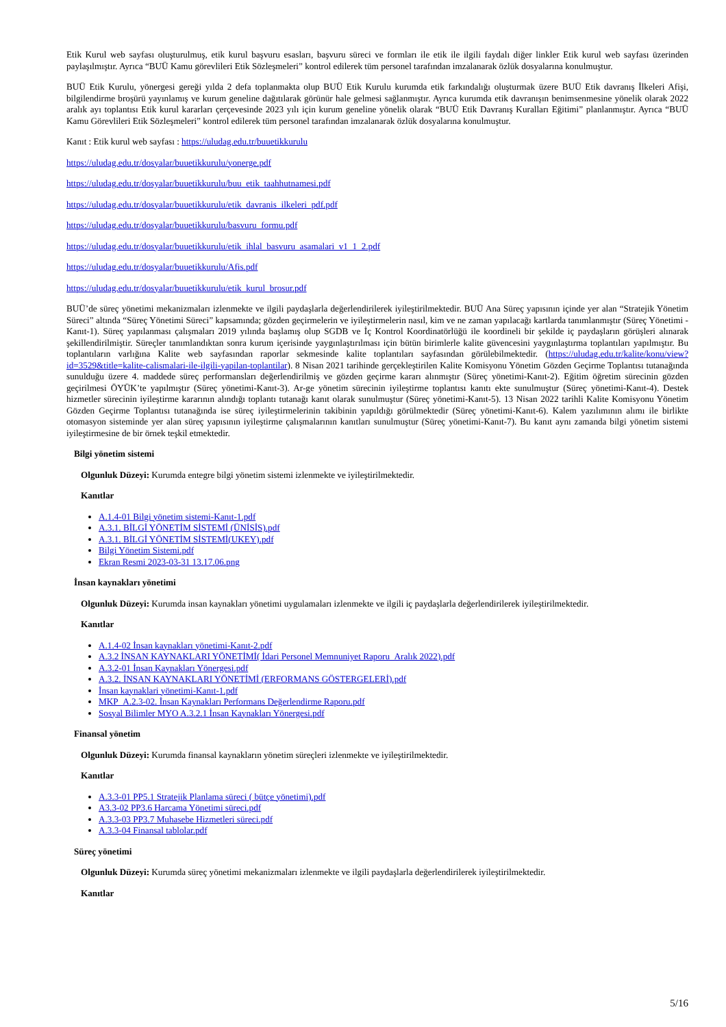Etik Kurul web sayfası oluşturulmuş, etik kurul başvuru esasları, başvuru süreci ve formları ile etik ile ilgili faydalı diğer linkler Etik kurul web sayfası üzerinden paylaşılmıştır. Ayrıca “BUÜ Kamu görevlileri Etik Sözleşmeleri” kontrol edilerek tüm personel tarafından imzalanarak özlük dosyalarına konulmuştur.
BUÜ Etik Kurulu, yönergesi gereği yılda 2 defa toplanmakta olup BUÜ Etik Kurulu kurumda etik farkındalığı oluşturmak üzere BUÜ Etik davranış İlkeleri Afişi, bilgilendirme broşürü yayınlamış ve kurum geneline dağıtılarak görünür hale gelmesi sağlanmıştır. Ayrıca kurumda etik davranışın benimsenmesine yönelik olarak 2022 aralık ayı toplantısı Etik kurul kararları çerçevesinde 2023 yılı için kurum geneline yönelik olarak “BUÜ Etik Davranış Kuralları Eğitimi” planlanmıştır. Ayrıca “BUÜ Kamu Görevlileri Etik Sözleşmeleri” kontrol edilerek tüm personel tarafından imzalanarak özlük dosyalarına konulmuştur.
Kanıt : Etik kurul web sayfası : https://uludag.edu.tr/buuetikkurulu
https://uludag.edu.tr/dosyalar/buuetikkurulu/yonerge.pdf
https://uludag.edu.tr/dosyalar/buuetikkurulu/buu_etik_taahhutnamesi.pdf
https://uludag.edu.tr/dosyalar/buuetikkurulu/etik_davranis_ilkeleri_pdf.pdf
https://uludag.edu.tr/dosyalar/buuetikkurulu/basvuru_formu.pdf
https://uludag.edu.tr/dosyalar/buuetikkurulu/etik_ihlal_basvuru_asamalari_v1_1_2.pdf
https://uludag.edu.tr/dosyalar/buuetikkurulu/Afis.pdf
https://uludag.edu.tr/dosyalar/buuetikkurulu/etik_kurul_brosur.pdf
BUÜ’de süreç yönetimi mekanizmaları izlenmekte ve ilgili paydaşlarla değerlendirilerek iyileştirilmektedir. BUÜ Ana Süreç yapısının içinde yer alan “Stratejik Yönetim Süreci” altında “Süreç Yönetimi Süreci” kapsamında; gözden geçirmelerin ve iyileştirmelerin nasıl, kim ve ne zaman yapılacağı kartlarda tanımlanmıştır (Süreç Yönetimi -Kanıt-1). Süreç yapılanması çalışmaları 2019 yılında başlamış olup SGDB ve İç Kontrol Koordinatörlüğü ile koordineli bir şekilde iç paydaşların görüşleri alınarak şekillendirilmiştir. Süreçler tanımlandıktan sonra kurum içerisinde yaygınlaştırılması için bütün birimlerle kalite güvencesini yaygınlaştırma toplantıları yapılmıştır. Bu toplantıların varlığına Kalite web sayfasından raporlar sekmesinde kalite toplantıları sayfasından görülebilmektedir. (https://uludag.edu.tr/kalite/konu/view?id=3529&title=kalite-calismalari-ile-ilgili-yapilan-toplantilar). 8 Nisan 2021 tarihinde gerçekleştirilen Kalite Komisyonu Yönetim Gözden Geçirme Toplantısı tutanağında sunulduğu üzere 4. maddede süreç performansları değerlendirilmiş ve gözden geçirme kararı alınmıştır (Süreç yönetimi-Kanıt-2). Eğitim öğretim sürecinin gözden geçirilmesi ÖYÜK’te yapılmıştır (Süreç yönetimi-Kanıt-3). Ar-ge yönetim sürecinin iyileştirme toplantısı kanıtı ekte sunulmuştur (Süreç yönetimi-Kanıt-4). Destek hizmetler sürecinin iyileştirme kararının alındığı toplantı tutanağı kanıt olarak sunulmuştur (Süreç yönetimi-Kanıt-5). 13 Nisan 2022 tarihli Kalite Komisyonu Yönetim Gözden Geçirme Toplantısı tutanağında ise süreç iyileştirmelerinin takibinin yapıldığı görülmektedir (Süreç yönetimi-Kanıt-6). Kalem yazılımının alımı ile birlikte otomasyon sisteminde yer alan süreç yapısının iyileştirme çalışmalarının kanıtları sunulmuştur (Süreç yönetimi-Kanıt-7). Bu kanıt aynı zamanda bilgi yönetim sistemi iyileştirmesine de bir örnek teşkil etmektedir.
Bilgi yönetim sistemi
Olgunluk Düzeyi: Kurumda entegre bilgi yönetim sistemi izlenmekte ve iyileştirilmektedir.
Kanıtlar
A.1.4-01 Bilgi yönetim sistemi-Kanıt-1.pdf
A.3.1. BİLGİ YÖNETİM SİSTEMİ (ÜNİSİS).pdf
A.3.1. BİLGİ YÖNETİM SİSTEMİ(UKEY).pdf
Bilgi Yönetim Sistemi.pdf
Ekran Resmi 2023-03-31 13.17.06.png
İnsan kaynakları yönetimi
Olgunluk Düzeyi: Kurumda insan kaynakları yönetimi uygulamaları izlenmekte ve ilgili iç paydaşlarla değerlendirilerek iyileştirilmektedir.
Kanıtlar
A.1.4-02 İnsan kaynakları yönetimi-Kanıt-2.pdf
A.3.2 İNSAN KAYNAKLARI YÖNETİMİ( İdari Personel Memnuniyet Raporu_Aralık 2022).pdf
A.3.2-01 İnsan Kaynakları Yönergesi.pdf
A.3.2. İNSAN KAYNAKLARI YÖNETİMİ (ERFORMANS GÖSTERGELERİ).pdf
İnsan kaynaklari yönetimi-Kanıt-1.pdf
MKP_A.2.3-02. İnsan Kaynakları Performans Değerlendirme Raporu.pdf
Sosyal Bilimler MYO A.3.2.1 İnsan Kaynakları Yönergesi.pdf
Finansal yönetim
Olgunluk Düzeyi: Kurumda finansal kaynakların yönetim süreçleri izlenmekte ve iyileştirilmektedir.
Kanıtlar
A.3.3-01 PP5.1 Stratejik Planlama süreci ( bütçe yönetimi).pdf
A3.3-02 PP3.6 Harcama Yönetimi süreci.pdf
A.3.3-03 PP3.7 Muhasebe Hizmetleri süreci.pdf
A.3.3-04 Finansal tablolar.pdf
Süreç yönetimi
Olgunluk Düzeyi: Kurumda süreç yönetimi mekanizmaları izlenmekte ve ilgili paydaşlarla değerlendirilerek iyileştirilmektedir.
Kanıtlar
5/16